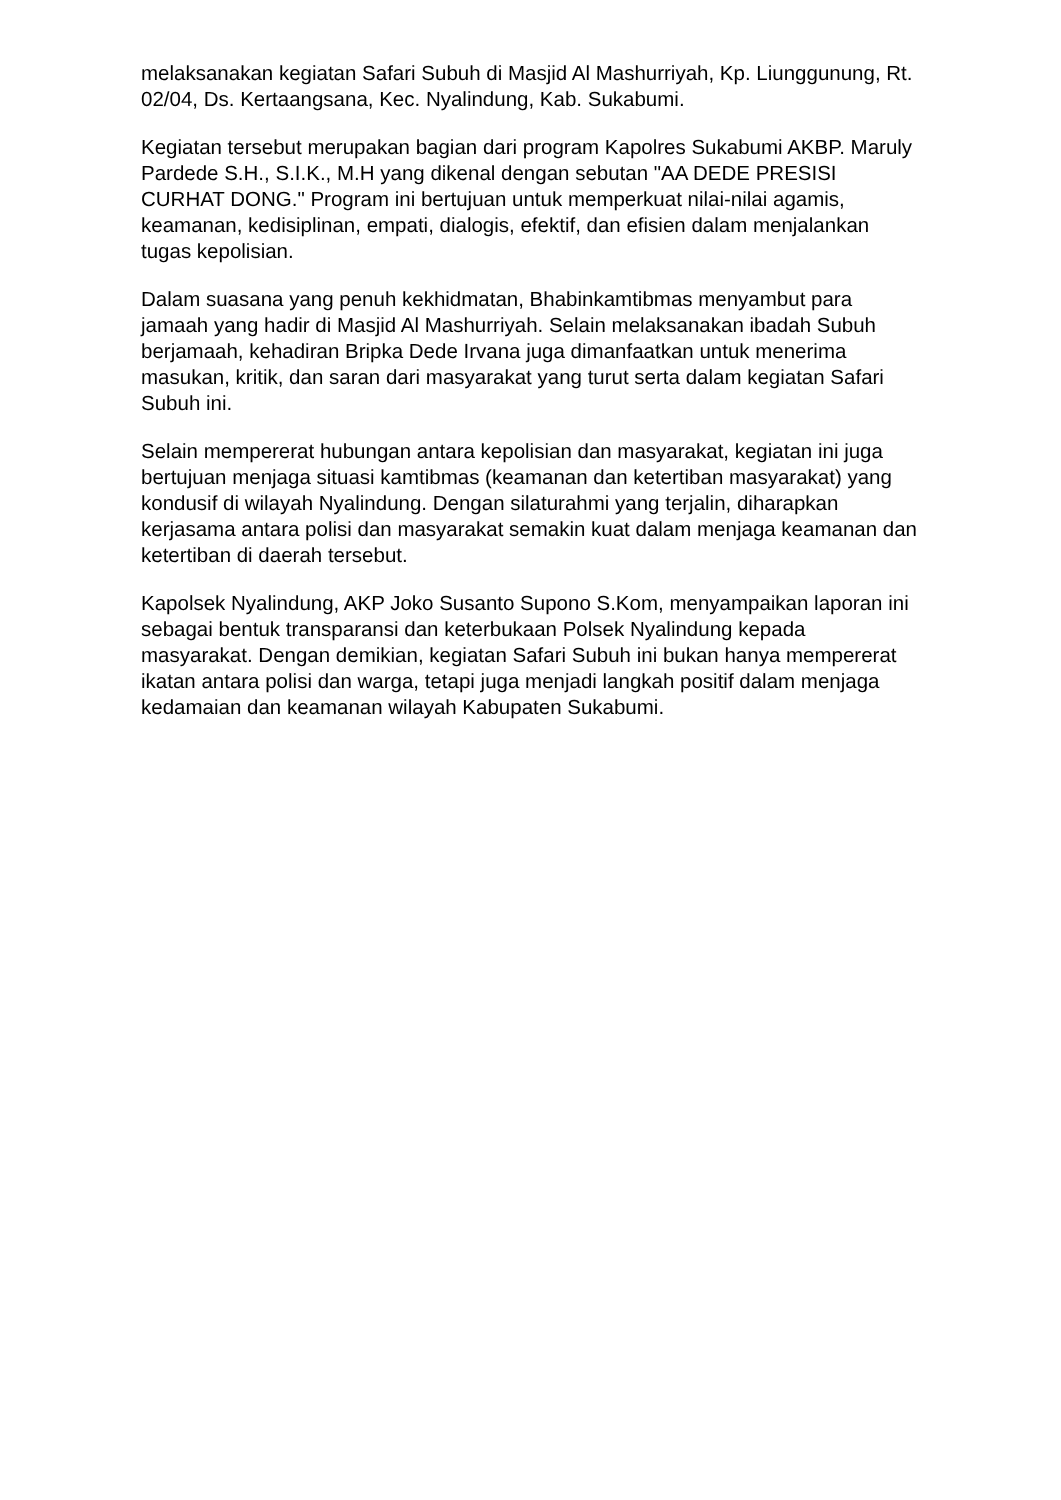melaksanakan kegiatan Safari Subuh di Masjid Al Mashurriyah, Kp. Liunggunung, Rt. 02/04, Ds. Kertaangsana, Kec. Nyalindung, Kab. Sukabumi.
Kegiatan tersebut merupakan bagian dari program Kapolres Sukabumi AKBP. Maruly Pardede S.H., S.I.K., M.H yang dikenal dengan sebutan "AA DEDE PRESISI CURHAT DONG." Program ini bertujuan untuk memperkuat nilai-nilai agamis, keamanan, kedisiplinan, empati, dialogis, efektif, dan efisien dalam menjalankan tugas kepolisian.
Dalam suasana yang penuh kekhidmatan, Bhabinkamtibmas menyambut para jamaah yang hadir di Masjid Al Mashurriyah. Selain melaksanakan ibadah Subuh berjamaah, kehadiran Bripka Dede Irvana juga dimanfaatkan untuk menerima masukan, kritik, dan saran dari masyarakat yang turut serta dalam kegiatan Safari Subuh ini.
Selain mempererat hubungan antara kepolisian dan masyarakat, kegiatan ini juga bertujuan menjaga situasi kamtibmas (keamanan dan ketertiban masyarakat) yang kondusif di wilayah Nyalindung. Dengan silaturahmi yang terjalin, diharapkan kerjasama antara polisi dan masyarakat semakin kuat dalam menjaga keamanan dan ketertiban di daerah tersebut.
Kapolsek Nyalindung, AKP Joko Susanto Supono S.Kom, menyampaikan laporan ini sebagai bentuk transparansi dan keterbukaan Polsek Nyalindung kepada masyarakat. Dengan demikian, kegiatan Safari Subuh ini bukan hanya mempererat ikatan antara polisi dan warga, tetapi juga menjadi langkah positif dalam menjaga kedamaian dan keamanan wilayah Kabupaten Sukabumi.